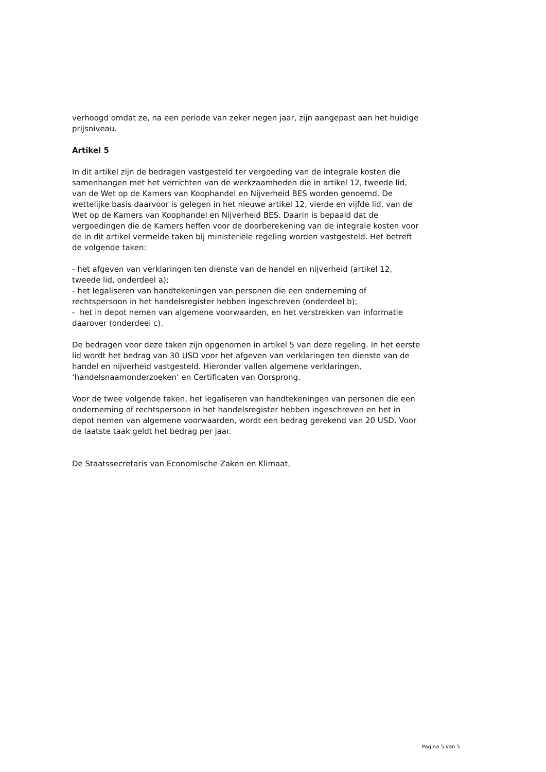verhoogd omdat ze, na een periode van zeker negen jaar, zijn aangepast aan het huidige prijsniveau.
Artikel 5
In dit artikel zijn de bedragen vastgesteld ter vergoeding van de integrale kosten die samenhangen met het verrichten van de werkzaamheden die in artikel 12, tweede lid, van de Wet op de Kamers van Koophandel en Nijverheid BES worden genoemd. De wettelijke basis daarvoor is gelegen in het nieuwe artikel 12, vierde en vijfde lid, van de Wet op de Kamers van Koophandel en Nijverheid BES. Daarin is bepaald dat de vergoedingen die de Kamers heffen voor de doorberekening van de integrale kosten voor de in dit artikel vermelde taken bij ministeriële regeling worden vastgesteld. Het betreft de volgende taken:
- het afgeven van verklaringen ten dienste van de handel en nijverheid (artikel 12, tweede lid, onderdeel a);
- het legaliseren van handtekeningen van personen die een onderneming of rechtspersoon in het handelsregister hebben ingeschreven (onderdeel b);
- het in depot nemen van algemene voorwaarden, en het verstrekken van informatie daarover (onderdeel c).
De bedragen voor deze taken zijn opgenomen in artikel 5 van deze regeling. In het eerste lid wordt het bedrag van 30 USD voor het afgeven van verklaringen ten dienste van de handel en nijverheid vastgesteld. Hieronder vallen algemene verklaringen, ‘handelsnaamonderzoeken’ en Certificaten van Oorsprong.
Voor de twee volgende taken, het legaliseren van handtekeningen van personen die een onderneming of rechtspersoon in het handelsregister hebben ingeschreven en het in depot nemen van algemene voorwaarden, wordt een bedrag gerekend van 20 USD. Voor de laatste taak geldt het bedrag per jaar.
De Staatssecretaris van Economische Zaken en Klimaat,
Pagina 5 van 5